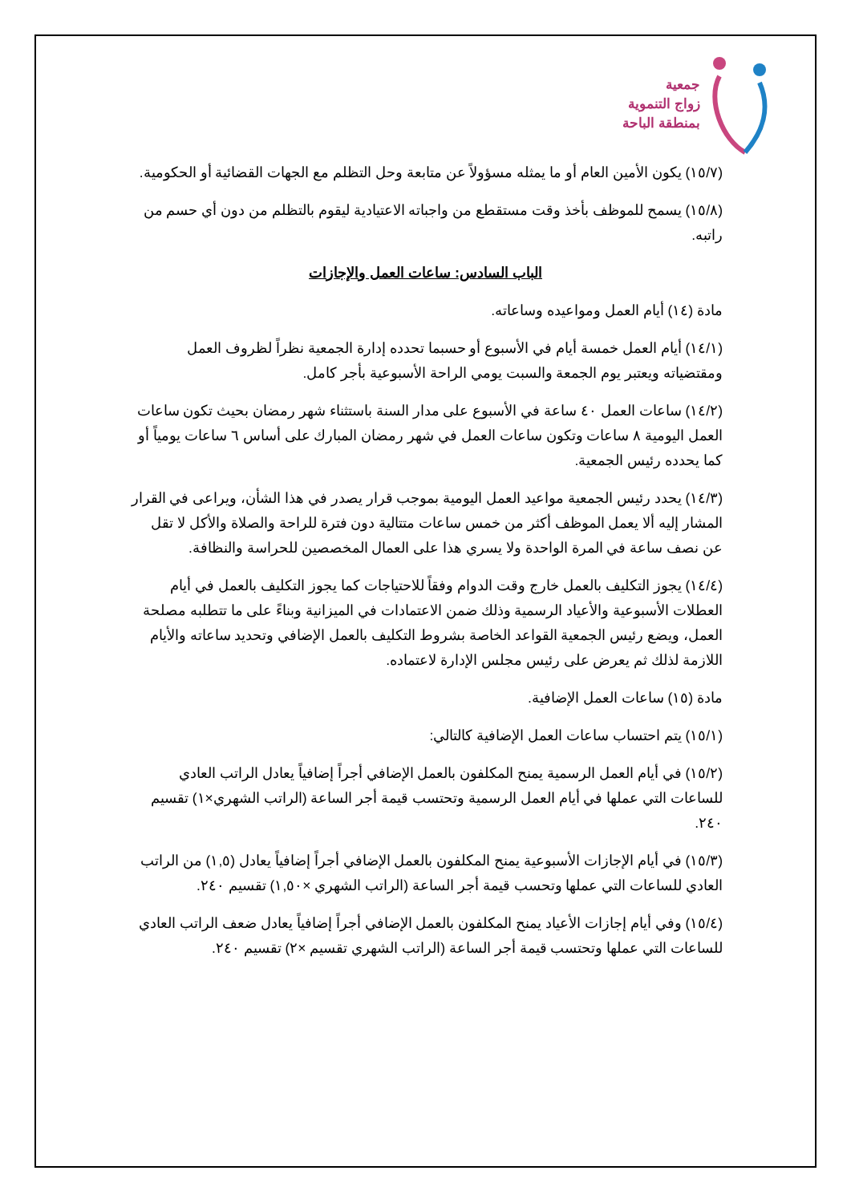جمعية
زواج التنموية
بمنطقة الباحة
(١٥/٧) يكون الأمين العام أو ما يمثله مسؤولاً عن متابعة وحل التظلم مع الجهات القضائية أو الحكومية.
(١٥/٨) يسمح للموظف بأخذ وقت مستقطع من واجباته الاعتيادية ليقوم بالتظلم من دون أي حسم من راتبه.
الباب السادس: ساعات العمل والإجازات
مادة (١٤) أيام العمل ومواعيده وساعاته.
(١٤/١) أيام العمل خمسة أيام في الأسبوع أو حسبما تحدده إدارة الجمعية نظراً لظروف العمل ومقتضياته ويعتبر يوم الجمعة والسبت يومي الراحة الأسبوعية بأجر كامل.
(١٤/٢) ساعات العمل ٤٠ ساعة في الأسبوع على مدار السنة باستثناء شهر رمضان بحيث تكون ساعات العمل اليومية ٨ ساعات وتكون ساعات العمل في شهر رمضان المبارك على أساس ٦ ساعات يومياً أو كما يحدده رئيس الجمعية.
(١٤/٣) يحدد رئيس الجمعية مواعيد العمل اليومية بموجب قرار يصدر في هذا الشأن، ويراعى في القرار المشار إليه ألا يعمل الموظف أكثر من خمس ساعات متتالية دون فترة للراحة والصلاة والأكل لا تقل عن نصف ساعة في المرة الواحدة ولا يسري هذا على العمال المخصصين للحراسة والنظافة.
(١٤/٤) يجوز التكليف بالعمل خارج وقت الدوام وفقاً للاحتياجات كما يجوز التكليف بالعمل في أيام العطلات الأسبوعية والأعياد الرسمية وذلك ضمن الاعتمادات في الميزانية وبناءً على ما تتطلبه مصلحة العمل، ويضع رئيس الجمعية القواعد الخاصة بشروط التكليف بالعمل الإضافي وتحديد ساعاته والأيام اللازمة لذلك ثم يعرض على رئيس مجلس الإدارة لاعتماده.
مادة (١٥) ساعات العمل الإضافية.
(١٥/١) يتم احتساب ساعات العمل الإضافية كالتالي:
(١٥/٢) في أيام العمل الرسمية يمنح المكلفون بالعمل الإضافي أجراً إضافياً يعادل الراتب العادي للساعات التي عملها في أيام العمل الرسمية وتحتسب قيمة أجر الساعة (الراتب الشهري×١) تقسيم ٢٤٠.
(١٥/٣) في أيام الإجازات الأسبوعية يمنح المكلفون بالعمل الإضافي أجراً إضافياً يعادل (١,٥) من الراتب العادي للساعات التي عملها وتحسب قيمة أجر الساعة (الراتب الشهري ×١,٥٠) تقسيم ٢٤٠.
(١٥/٤) وفي أيام إجازات الأعياد يمنح المكلفون بالعمل الإضافي أجراً إضافياً يعادل ضعف الراتب العادي للساعات التي عملها وتحتسب قيمة أجر الساعة (الراتب الشهري تقسيم ×٢) تقسيم ٢٤٠.